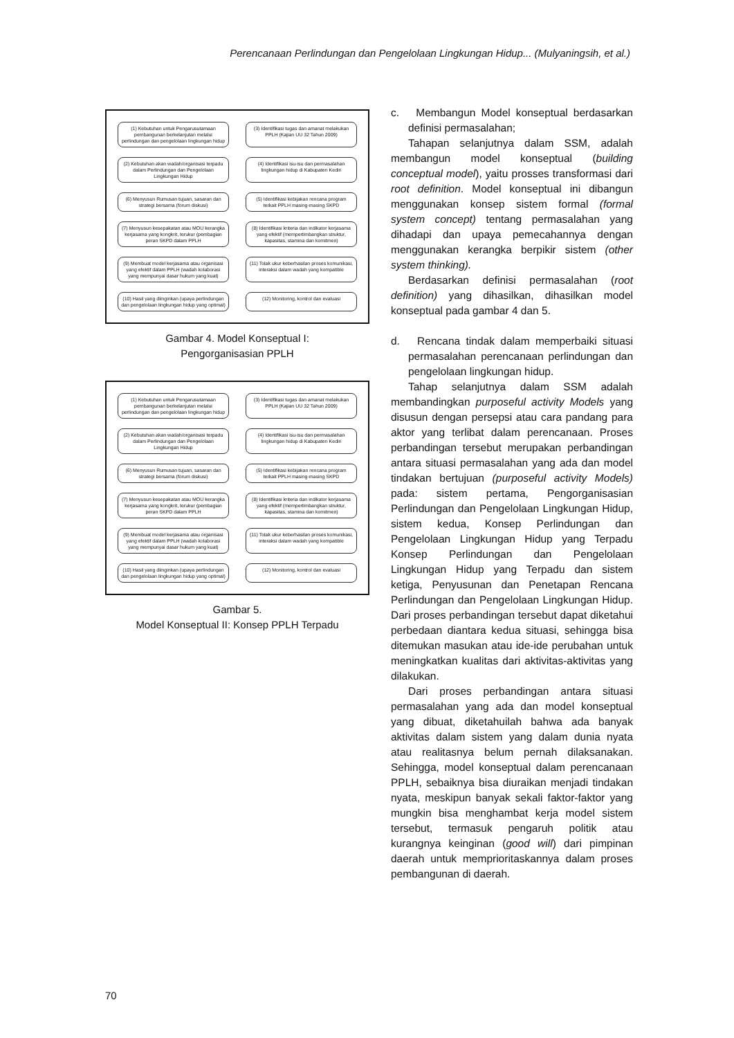Perencanaan Perlindungan dan Pengelolaan Lingkungan Hidup... (Mulyaningsih, et al.)
(1) Kebutuhan untuk Pengarusutamaan pembangunan berkelanjutan melalui perlindungan dan pengelolaan lingkungan hidup
(3) Identifikasi tugas dan amanat melakukan PPLH (Kajian UU 32 Tahun 2009)
(2) Kebutuhan akan wadah/organisasi terpadu dalam Perlindungan dan Pengelolaan Lingkungan Hidup
(4) Identifikasi isu-isu dan permasalahan lingkungan hidup di Kabupaten Kediri
(6) Menyusun Rumusan tujuan, sasaran dan strategi bersama (forum diskusi)
(5) Identifikasi kebijakan rencana program terkait PPLH masing-masing SKPD
(7) Menyusun kesepakatan atau MOU kerangka kerjasama yang kongkrit, terukur (pembagian peran SKPD dalam PPLH
(8) Identifikasi kriteria dan indikator kerjasama yang efektif (mempertimbangkan struktur, kapasitas, stamina dan komitmen)
(9) Membuat model kerjasama atau organisasi yang efektif dalam PPLH (wadah kolaborasi yang mempunyai dasar hukum yang kuat)
(11) Tolak ukur keberhasilan proses komunikasi, interaksi dalam wadah yang kompatible
(10) Hasil yang diinginkan (upaya perlindungan dan pengelolaan lingkungan hidup yang optimal)
(12) Monitoring, kontrol dan evaluasi
Gambar 4. Model Konseptual I:
Pengorganisasian PPLH
(1) Kebutuhan untuk Pengarusutamaan pembangunan berkelanjutan melalui perlindungan dan pengelolaan lingkungan hidup
(3) Identifikasi tugas dan amanat melakukan PPLH (Kajian UU 32 Tahun 2009)
(2) Kebutuhan akan wadah/organisasi terpadu dalam Perlindungan dan Pengelolaan Lingkungan Hidup
(4) Identifikasi isu-isu dan permasalahan lingkungan hidup di Kabupaten Kediri
(6) Menyusun Rumusan tujuan, sasaran dan strategi bersama (forum diskusi)
(5) Identifikasi kebijakan rencana program terkait PPLH masing-masing SKPD
(7) Menyusun kesepakatan atau MOU kerangka kerjasama yang kongkrit, terukur (pembagian peran SKPD dalam PPLH
(8) Identifikasi kriteria dan indikator kerjasama yang efektif (mempertimbangkan struktur, kapasitas, stamina dan komitmen)
(9) Membuat model kerjasama atau organisasi yang efektif dalam PPLH (wadah kolaborasi yang mempunyai dasar hukum yang kuat)
(11) Tolak ukur keberhasilan proses komunikasi, interaksi dalam wadah yang kompatible
(10) Hasil yang diinginkan (upaya perlindungan dan pengelolaan lingkungan hidup yang optimal)
(12) Monitoring, kontrol dan evaluasi
Gambar 5.
Model Konseptual II: Konsep PPLH Terpadu
c. Membangun Model konseptual berdasarkan definisi permasalahan;
Tahapan selanjutnya dalam SSM, adalah membangun model konseptual (building conceptual model), yaitu prosses transformasi dari root definition. Model konseptual ini dibangun menggunakan konsep sistem formal (formal system concept) tentang permasalahan yang dihadapi dan upaya pemecahannya dengan menggunakan kerangka berpikir sistem (other system thinking).
Berdasarkan definisi permasalahan (root definition) yang dihasilkan, dihasilkan model konseptual pada gambar 4 dan 5.
d. Rencana tindak dalam memperbaiki situasi permasalahan perencanaan perlindungan dan pengelolaan lingkungan hidup.
Tahap selanjutnya dalam SSM adalah membandingkan purposeful activity Models yang disusun dengan persepsi atau cara pandang para aktor yang terlibat dalam perencanaan. Proses perbandingan tersebut merupakan perbandingan antara situasi permasalahan yang ada dan model tindakan bertujuan (purposeful activity Models) pada: sistem pertama, Pengorganisasian Perlindungan dan Pengelolaan Lingkungan Hidup, sistem kedua, Konsep Perlindungan dan Pengelolaan Lingkungan Hidup yang Terpadu Konsep Perlindungan dan Pengelolaan Lingkungan Hidup yang Terpadu dan sistem ketiga, Penyusunan dan Penetapan Rencana Perlindungan dan Pengelolaan Lingkungan Hidup. Dari proses perbandingan tersebut dapat diketahui perbedaan diantara kedua situasi, sehingga bisa ditemukan masukan atau ide-ide perubahan untuk meningkatkan kualitas dari aktivitas-aktivitas yang dilakukan.
Dari proses perbandingan antara situasi permasalahan yang ada dan model konseptual yang dibuat, diketahuilah bahwa ada banyak aktivitas dalam sistem yang dalam dunia nyata atau realitasnya belum pernah dilaksanakan. Sehingga, model konseptual dalam perencanaan PPLH, sebaiknya bisa diuraikan menjadi tindakan nyata, meskipun banyak sekali faktor-faktor yang mungkin bisa menghambat kerja model sistem tersebut, termasuk pengaruh politik atau kurangnya keinginan (good will) dari pimpinan daerah untuk memprioritaskannya dalam proses pembangunan di daerah.
70